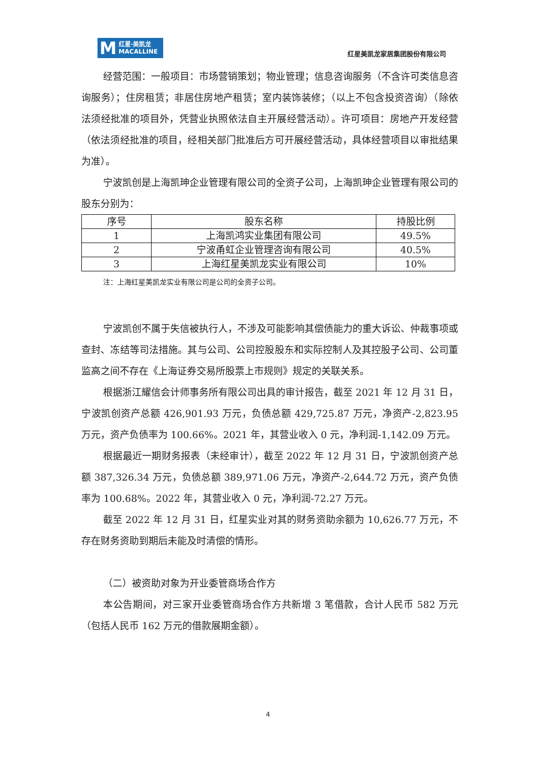M红星·美凯龙
MACALLINE
红星美凯龙家居集团股份有限公司
经营范围：一般项目：市场营销策划；物业管理；信息咨询服务（不含许可类信息咨询服务）；住房租赁；非居住房地产租赁；室内装饰装修；（以上不包含投资咨询）（除依法须经批准的项目外，凭营业执照依法自主开展经营活动）。许可项目：房地产开发经营（依法须经批准的项目，经相关部门批准后方可开展经营活动，具体经营项目以审批结果为准）。
宁波凯创是上海凯珅企业管理有限公司的全资子公司，上海凯珅企业管理有限公司的股东分别为：
| 序号 | 股东名称 | 持股比例 |
| --- | --- | --- |
| 1 | 上海凯鸿实业集团有限公司 | 49.5% |
| 2 | 宁波甬虹企业管理咨询有限公司 | 40.5% |
| 3 | 上海红星美凯龙实业有限公司 | 10% |
注：上海红星美凯龙实业有限公司是公司的全资子公司。
宁波凯创不属于失信被执行人，不涉及可能影响其偿债能力的重大诉讼、仲裁事项或查封、冻结等司法措施。其与公司、公司控股股东和实际控制人及其控股子公司、公司董监高之间不存在《上海证券交易所股票上市规则》规定的关联关系。
根据浙江耀信会计师事务所有限公司出具的审计报告，截至 2021 年 12 月 31 日，宁波凯创资产总额 426,901.93 万元，负债总额 429,725.87 万元，净资产-2,823.95 万元，资产负债率为 100.66%。2021 年，其营业收入 0 元，净利润-1,142.09 万元。
根据最近一期财务报表（未经审计），截至 2022 年 12 月 31 日，宁波凯创资产总额 387,326.34 万元，负债总额 389,971.06 万元，净资产-2,644.72 万元，资产负债率为 100.68%。2022 年，其营业收入 0 元，净利润-72.27 万元。
截至 2022 年 12 月 31 日，红星实业对其的财务资助余额为 10,626.77 万元，不存在财务资助到期后未能及时清偿的情形。
（二）被资助对象为开业委管商场合作方
本公告期间，对三家开业委管商场合作方共新增 3 笔借款，合计人民币 582 万元（包括人民币 162 万元的借款展期金额）。
4